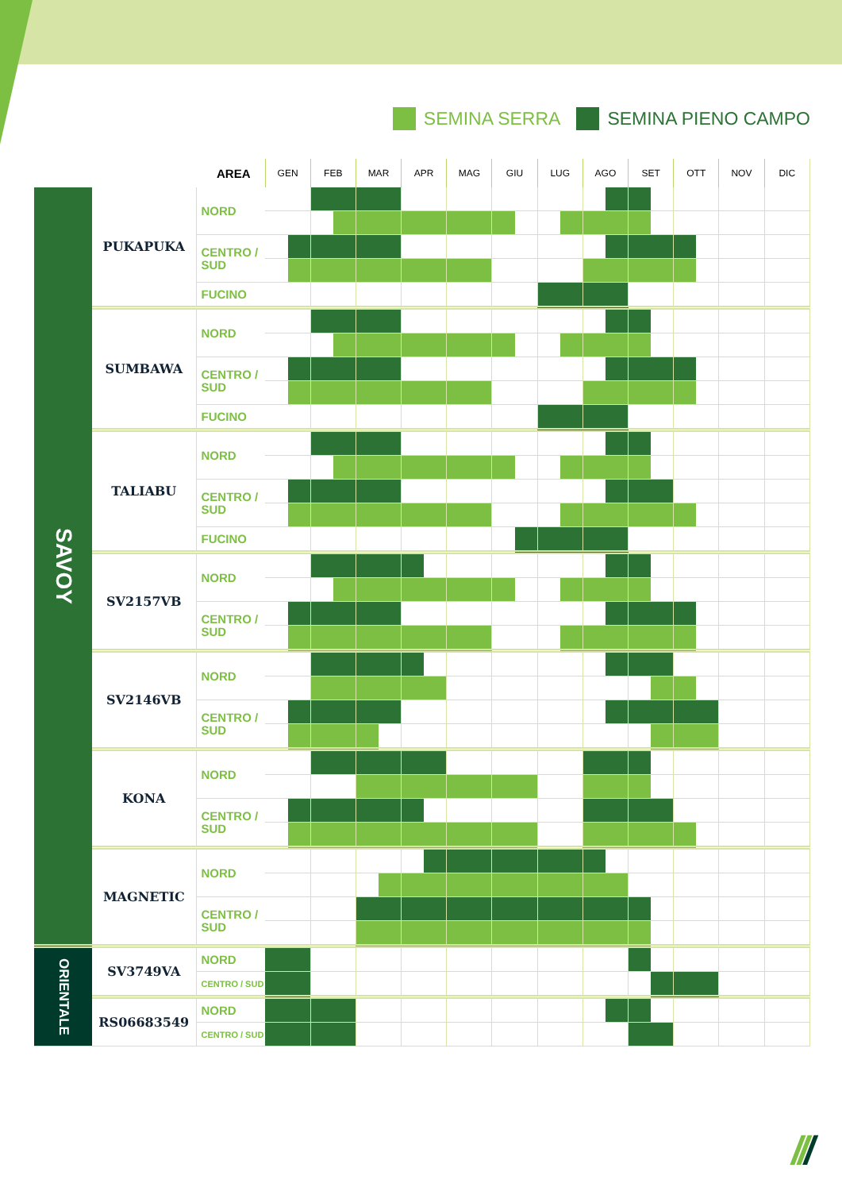SEMINA SERRA SEMINA PIENO CAMPO
| | | AREA | GEN | | FEB | | MAR | | APR | | MAG | | GIU | | LUG | | AGO | | SET | | OTT | | NOV | | DIC | |
| --- | --- | --- | --- | --- | --- | --- | --- | --- | --- | --- | --- | --- | --- | --- | --- | --- | --- | --- | --- | --- | --- | --- | --- | --- | --- | --- |
| SAVOY | PUKAPUKA | NORD | | | | | | | | | | | | | | | | | | | | | | | | |
| | | CENTRO / SUD | | | | | | | | | | | | | | | | | | | | | | | | |
| | | FUCINO | | | | | | | | | | | | | | | | | | | | | | | | |
| | SUMBAWA | NORD | | | | | | | | | | | | | | | | | | | | | | | | |
| | | CENTRO / SUD | | | | | | | | | | | | | | | | | | | | | | | | |
| | | FUCINO | | | | | | | | | | | | | | | | | | | | | | | | |
| | TALIABU | NORD | | | | | | | | | | | | | | | | | | | | | | | | |
| | | CENTRO / SUD | | | | | | | | | | | | | | | | | | | | | | | | |
| | | FUCINO | | | | | | | | | | | | | | | | | | | | | | | | |
| | SV2157VB | NORD | | | | | | | | | | | | | | | | | | | | | | | | |
| | | CENTRO / SUD | | | | | | | | | | | | | | | | | | | | | | | | |
| | SV2146VB | NORD | | | | | | | | | | | | | | | | | | | | | | | | |
| | | CENTRO / SUD | | | | | | | | | | | | | | | | | | | | | | | | |
| | KONA | NORD | | | | | | | | | | | | | | | | | | | | | | | | |
| | | CENTRO / SUD | | | | | | | | | | | | | | | | | | | | | | | | |
| | MAGNETIC | NORD | | | | | | | | | | | | | | | | | | | | | | | | |
| | | CENTRO / SUD | | | | | | | | | | | | | | | | | | | | | | | | |
| ORIENTALE | SV3749VA | NORD | | | | | | | | | | | | | | | | | | | | | | | | |
| | | CENTRO / SUD | | | | | | | | | | | | | | | | | | | | | | | | |
| | RS06683549 | NORD | | | | | | | | | | | | | | | | | | | | | | | | |
| | | CENTRO / SUD | | | | | | | | | | | | | | | | | | | | | | | | |
///